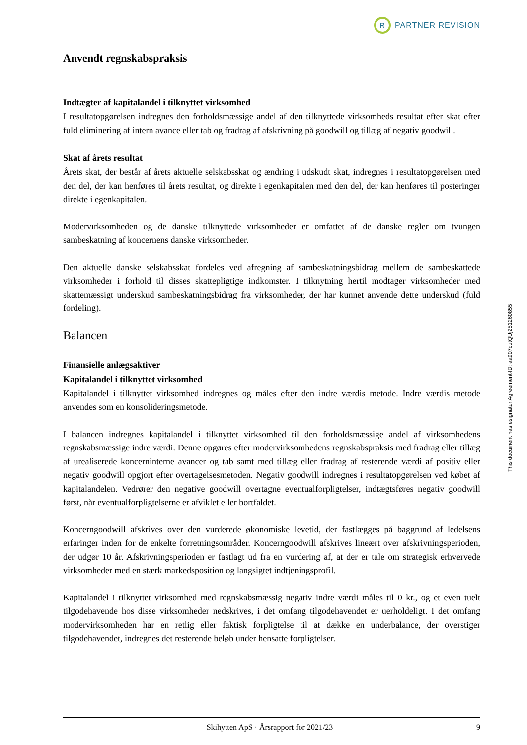R
PARTNER REVISION
Anvendt regnskabspraksis
Indtægter af kapitalandel i tilknyttet virksomhed
I resultatopgørelsen indregnes den forholdsmæssige andel af den tilknyttede virksomheds resultat efter skat efter fuld eliminering af intern avance eller tab og fradrag af afskrivning på goodwill og tillæg af negativ goodwill.
Skat af årets resultat
Årets skat, der består af årets aktuelle selskabsskat og ændring i udskudt skat, indregnes i resultatopgørelsen med den del, der kan henføres til årets resultat, og direkte i egenkapitalen med den del, der kan henføres til posteringer direkte i egenkapitalen.
Modervirksomheden og de danske tilknyttede virksomheder er omfattet af de danske regler om tvungen sambeskatning af koncernens danske virksomheder.
Den aktuelle danske selskabsskat fordeles ved afregning af sambeskatningsbidrag mellem de sambeskattede virksomheder i forhold til disses skattepligtige indkomster. I tilknytning hertil modtager virksomheder med skattemæssigt underskud sambeskatningsbidrag fra virksomheder, der har kunnet anvende dette underskud (fuld fordeling).
Balancen
Finansielle anlægsaktiver
Kapitalandel i tilknyttet virksomhed
Kapitalandel i tilknyttet virksomhed indregnes og måles efter den indre værdis metode. Indre værdis metode anvendes som en konsolideringsmetode.
I balancen indregnes kapitalandel i tilknyttet virksomhed til den forholdsmæssige andel af virksomhedens regnskabsmæssige indre værdi. Denne opgøres efter modervirksomhedens regnskabspraksis med fradrag eller tillæg af urealiserede koncerninterne avancer og tab samt med tillæg eller fradrag af resterende værdi af positiv eller negativ goodwill opgjort efter overtagelsesmetoden. Negativ goodwill indregnes i resultatopgørelsen ved købet af kapitalandelen. Vedrører den negative goodwill overtagne eventualforpligtelser, indtægtsføres negativ goodwill først, når eventualforpligtelserne er afviklet eller bortfaldet.
Koncerngoodwill afskrives over den vurderede økonomiske levetid, der fastlægges på baggrund af ledelsens erfaringer inden for de enkelte forretningsområder. Koncerngoodwill afskrives lineært over afskrivningsperioden, der udgør 10 år. Afskrivningsperioden er fastlagt ud fra en vurdering af, at der er tale om strategisk erhvervede virksomheder med en stærk markedsposition og langsigtet indtjeningsprofil.
Kapitalandel i tilknyttet virksomhed med regnskabsmæssig negativ indre værdi måles til 0 kr., og et even tuelt tilgodehavende hos disse virksomheder nedskrives, i det omfang tilgodehavendet er uerholdeligt. I det omfang modervirksomheden har en retlig eller faktisk forpligtelse til at dække en underbalance, der overstiger tilgodehavendet, indregnes det resterende beløb under hensatte forpligtelser.
This document has esignatur Agreement-ID: aa907cutQUj251260855
Skihytten ApS · Årsrapport for 2021/23 9